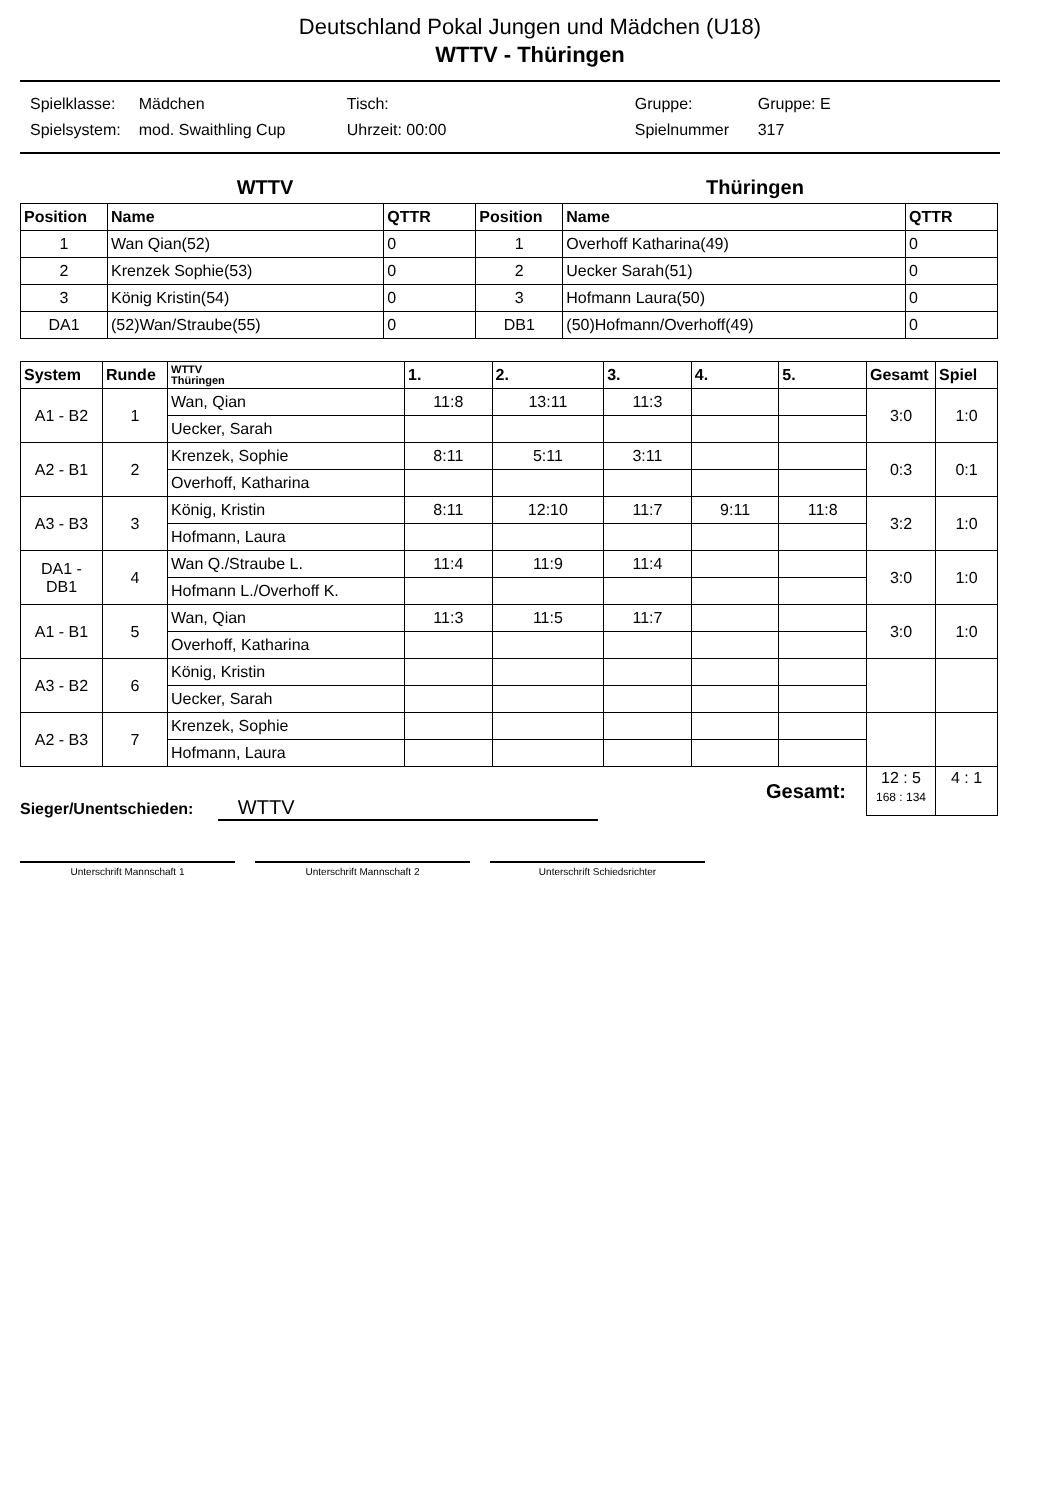Deutschland Pokal Jungen und Mädchen (U18)
WTTV - Thüringen
| Spielklasse: | Mädchen | Tisch: | Gruppe: | Gruppe: E |
| Spielsystem: | mod. Swaithling Cup | Uhrzeit: 00:00 | Spielnummer | 317 |
WTTV Thüringen
| Position | Name | QTTR | Position | Name | QTTR |
| --- | --- | --- | --- | --- | --- |
| 1 | Wan Qian(52) | 0 | 1 | Overhoff Katharina(49) | 0 |
| 2 | Krenzek Sophie(53) | 0 | 2 | Uecker Sarah(51) | 0 |
| 3 | König Kristin(54) | 0 | 3 | Hofmann Laura(50) | 0 |
| DA1 | (52)Wan/Straube(55) | 0 | DB1 | (50)Hofmann/Overhoff(49) | 0 |
| System | Runde | WTTV Thüringen | 1. | 2. | 3. | 4. | 5. | Gesamt | Spiel |
| --- | --- | --- | --- | --- | --- | --- | --- | --- | --- |
| A1 - B2 | 1 | Wan, Qian | 11:8 | 13:11 | 11:3 | | | 3:0 | 1:0 |
| | | Uecker, Sarah | | | | | | | |
| A2 - B1 | 2 | Krenzek, Sophie | 8:11 | 5:11 | 3:11 | | | 0:3 | 0:1 |
| | | Overhoff, Katharina | | | | | | | |
| A3 - B3 | 3 | König, Kristin | 8:11 | 12:10 | 11:7 | 9:11 | 11:8 | 3:2 | 1:0 |
| | | Hofmann, Laura | | | | | | | |
| DA1 - DB1 | 4 | Wan Q./Straube L. | 11:4 | 11:9 | 11:4 | | | 3:0 | 1:0 |
| | | Hofmann L./Overhoff K. | | | | | | | |
| A1 - B1 | 5 | Wan, Qian | 11:3 | 11:5 | 11:7 | | | 3:0 | 1:0 |
| | | Overhoff, Katharina | | | | | | | |
| A3 - B2 | 6 | König, Kristin | | | | | | | |
| | | Uecker, Sarah | | | | | | | |
| A2 - B3 | 7 | Krenzek, Sophie | | | | | | | |
| | | Hofmann, Laura | | | | | | | |
| Gesamt: | | | | | | | | 12 : 5 168 : 134 | 4 : 1 |
Sieger/Unentschieden: WTTV
Unterschrift Mannschaft 1 Unterschrift Mannschaft 2 Unterschrift Schiedsrichter